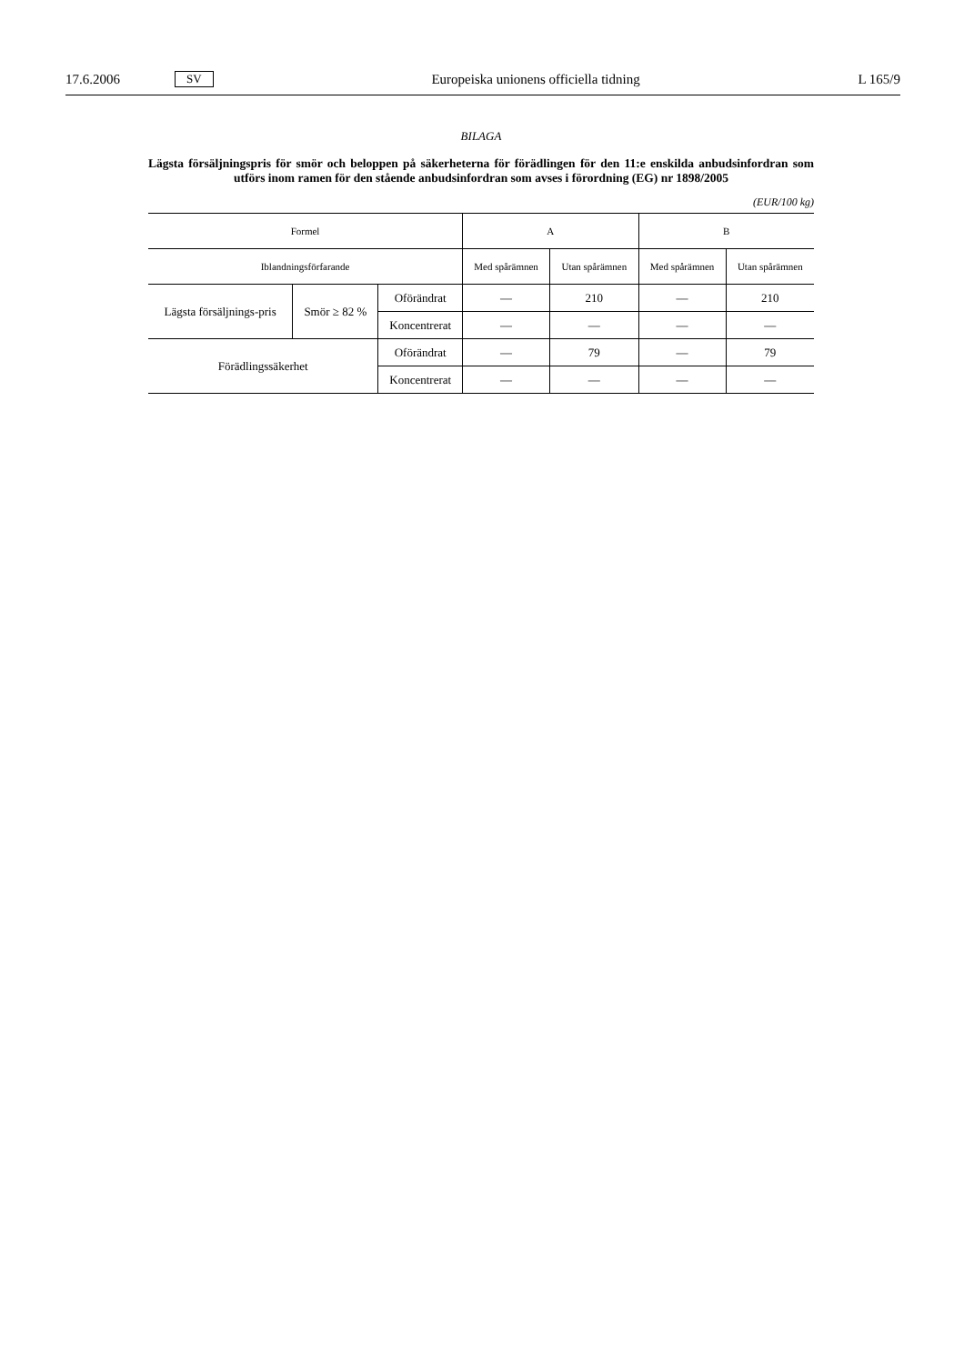17.6.2006 SV Europeiska unionens officiella tidning L 165/9
BILAGA
Lägsta försäljningspris för smör och beloppen på säkerheterna för förädlingen för den 11:e enskilda anbudsinfordran som utförs inom ramen för den stående anbudsinfordran som avses i förordning (EG) nr 1898/2005
(EUR/100 kg)
| Formel | | | A | | B | |
| --- | --- | --- | --- | --- | --- | --- |
| Iblandningsförfarande | | | Med spårämnen | Utan spårämnen | Med spårämnen | Utan spårämnen |
| Lägsta försäljnings-pris | Smör ≥ 82 % | Oförändrat | — | 210 | — | 210 |
| | | Koncentrerat | — | — | — | — |
| Förädlingssäkerhet | | Oförändrat | — | 79 | — | 79 |
| | | Koncentrerat | — | — | — | — |